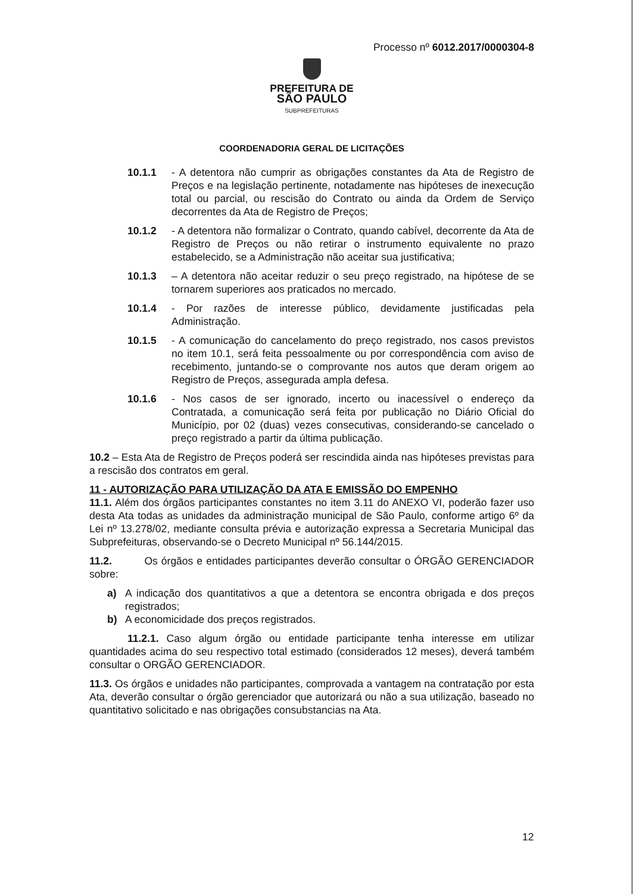Processo nº 6012.2017/0000304-8
PREFEITURA DE
SÃO PAULO
SUBPREFEITURAS
COORDENADORIA GERAL DE LICITAÇÕES
10.1.1 - A detentora não cumprir as obrigações constantes da Ata de Registro de Preços e na legislação pertinente, notadamente nas hipóteses de inexecução total ou parcial, ou rescisão do Contrato ou ainda da Ordem de Serviço decorrentes da Ata de Registro de Preços;
10.1.2 - A detentora não formalizar o Contrato, quando cabível, decorrente da Ata de Registro de Preços ou não retirar o instrumento equivalente no prazo estabelecido, se a Administração não aceitar sua justificativa;
10.1.3 – A detentora não aceitar reduzir o seu preço registrado, na hipótese de se tornarem superiores aos praticados no mercado.
10.1.4 - Por razões de interesse público, devidamente justificadas pela Administração.
10.1.5 - A comunicação do cancelamento do preço registrado, nos casos previstos no item 10.1, será feita pessoalmente ou por correspondência com aviso de recebimento, juntando-se o comprovante nos autos que deram origem ao Registro de Preços, assegurada ampla defesa.
10.1.6 - Nos casos de ser ignorado, incerto ou inacessível o endereço da Contratada, a comunicação será feita por publicação no Diário Oficial do Município, por 02 (duas) vezes consecutivas, considerando-se cancelado o preço registrado a partir da última publicação.
10.2 – Esta Ata de Registro de Preços poderá ser rescindida ainda nas hipóteses previstas para a rescisão dos contratos em geral.
11 - AUTORIZAÇÃO PARA UTILIZAÇÃO DA ATA E EMISSÃO DO EMPENHO
11.1. Além dos órgãos participantes constantes no item 3.11 do ANEXO VI, poderão fazer uso desta Ata todas as unidades da administração municipal de São Paulo, conforme artigo 6º da Lei nº 13.278/02, mediante consulta prévia e autorização expressa a Secretaria Municipal das Subprefeituras, observando-se o Decreto Municipal nº 56.144/2015.
11.2. Os órgãos e entidades participantes deverão consultar o ÓRGÃO GERENCIADOR sobre:
a) A indicação dos quantitativos a que a detentora se encontra obrigada e dos preços registrados;
b) A economicidade dos preços registrados.
11.2.1. Caso algum órgão ou entidade participante tenha interesse em utilizar quantidades acima do seu respectivo total estimado (considerados 12 meses), deverá também consultar o ORGÃO GERENCIADOR.
11.3. Os órgãos e unidades não participantes, comprovada a vantagem na contratação por esta Ata, deverão consultar o órgão gerenciador que autorizará ou não a sua utilização, baseado no quantitativo solicitado e nas obrigações consubstancias na Ata.
12